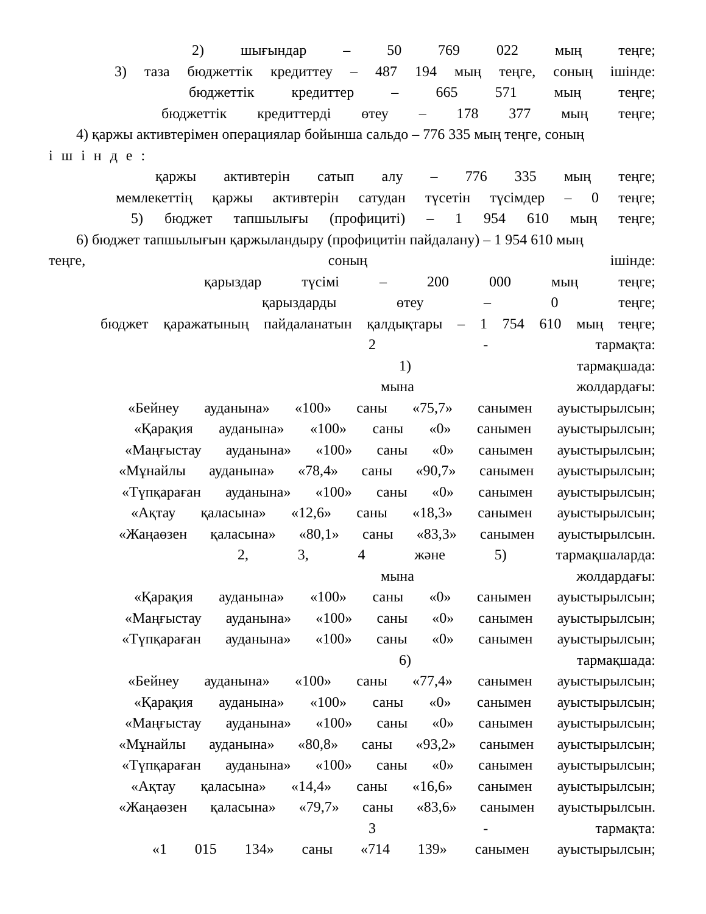2) шығындар – 50 769 022 мың теңге;
3) таза бюджеттік кредиттеу – 487 194 мың теңге, соның ішінде:
бюджеттік кредиттер – 665 571 мың теңге;
бюджеттік кредиттерді өтеу – 178 377 мың теңге;
4) қаржы активтерімен операциялар бойынша сальдо – 776 335 мың теңге, соның
ішінде:
қаржы активтерін сатып алу – 776 335 мың теңге;
мемлекеттің қаржы активтерін сатудан түсетін түсімдер – 0 теңге;
5) бюджет тапшылығы (профициті) – 1 954 610 мың теңге;
6) бюджет тапшылығын қаржыландыру (профицитін пайдалану) – 1 954 610 мың
теңге, соның ішінде:
қарыздар түсімі – 200 000 мың теңге;
қарыздарды өтеу – 0 теңге;
бюджет қаражатының пайдаланатын қалдықтары – 1 754 610 мың теңге;
2 - тармақта:
1) тармақшада:
мына жолдардағы:
«Бейнеу ауданына» «100» саны «75,7» санымен ауыстырылсын;
«Қарақия ауданына» «100» саны «0» санымен ауыстырылсын;
«Маңғыстау ауданына» «100» саны «0» санымен ауыстырылсын;
«Мұнайлы ауданына» «78,4» саны «90,7» санымен ауыстырылсын;
«Түпқараған ауданына» «100» саны «0» санымен ауыстырылсын;
«Ақтау қаласына» «12,6» саны «18,3» санымен ауыстырылсын;
«Жаңаөзен қаласына» «80,1» саны «83,3» санымен ауыстырылсын.
2, 3, 4 және 5) тармақшаларда:
мына жолдардағы:
«Қарақия ауданына» «100» саны «0» санымен ауыстырылсын;
«Маңғыстау ауданына» «100» саны «0» санымен ауыстырылсын;
«Түпқараған ауданына» «100» саны «0» санымен ауыстырылсын;
6) тармақшада:
«Бейнеу ауданына» «100» саны «77,4» санымен ауыстырылсын;
«Қарақия ауданына» «100» саны «0» санымен ауыстырылсын;
«Маңғыстау ауданына» «100» саны «0» санымен ауыстырылсын;
«Мұнайлы ауданына» «80,8» саны «93,2» санымен ауыстырылсын;
«Түпқараған ауданына» «100» саны «0» санымен ауыстырылсын;
«Ақтау қаласына» «14,4» саны «16,6» санымен ауыстырылсын;
«Жаңаөзен қаласына» «79,7» саны «83,6» санымен ауыстырылсын.
3 - тармақта:
«1 015 134» саны «714 139» санымен ауыстырылсын;